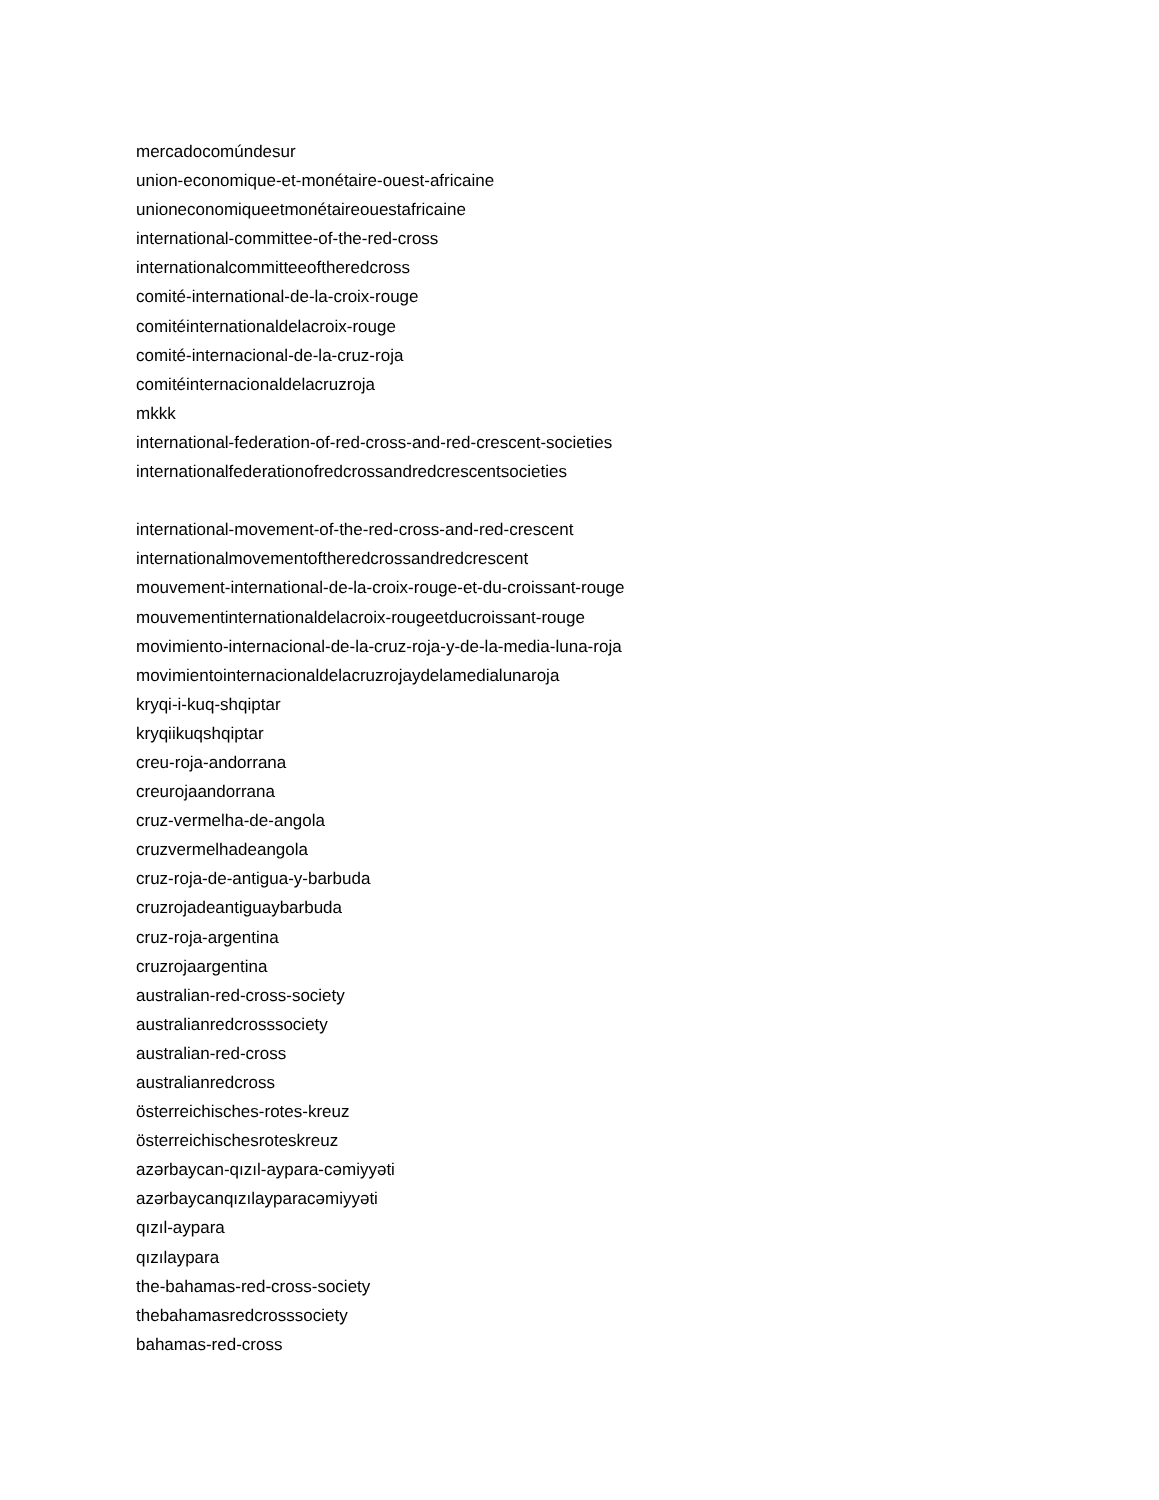mercadocomúndesur
union-economique-et-monétaire-ouest-africaine
unioneconomiqueetmonétaireouestafricaine
international-committee-of-the-red-cross
internationalcommitteeoftheredcross
comité-international-de-la-croix-rouge
comitéinternationaldelacroix-rouge
comité-internacional-de-la-cruz-roja
comitéinternacionaldelacruzroja
mkkk
international-federation-of-red-cross-and-red-crescent-societies
internationalfederationofredcrossandredcrescentsocieties
international-movement-of-the-red-cross-and-red-crescent
internationalmovementoftheredcrossandredcrescent
mouvement-international-de-la-croix-rouge-et-du-croissant-rouge
mouvementinternationaldelacroix-rougeetducroissant-rouge
movimiento-internacional-de-la-cruz-roja-y-de-la-media-luna-roja
movimientointernacionaldelacruzrojaydelamedialunaroja
kryqi-i-kuq-shqiptar
kryqiikuqshqiptar
creu-roja-andorrana
creurojaandorrana
cruz-vermelha-de-angola
cruzvermelhadeangola
cruz-roja-de-antigua-y-barbuda
cruzrojadeantiguaybarbuda
cruz-roja-argentina
cruzrojaargentina
australian-red-cross-society
australianredcrosssociety
australian-red-cross
australianredcross
österreichisches-rotes-kreuz
österreichischesroteskreuz
azərbaycan-qızıl-aypara-cəmiyyəti
azərbaycanqızılayparacəmiyyəti
qızıl-aypara
qızılaypara
the-bahamas-red-cross-society
thebahamasredcrosssociety
bahamas-red-cross